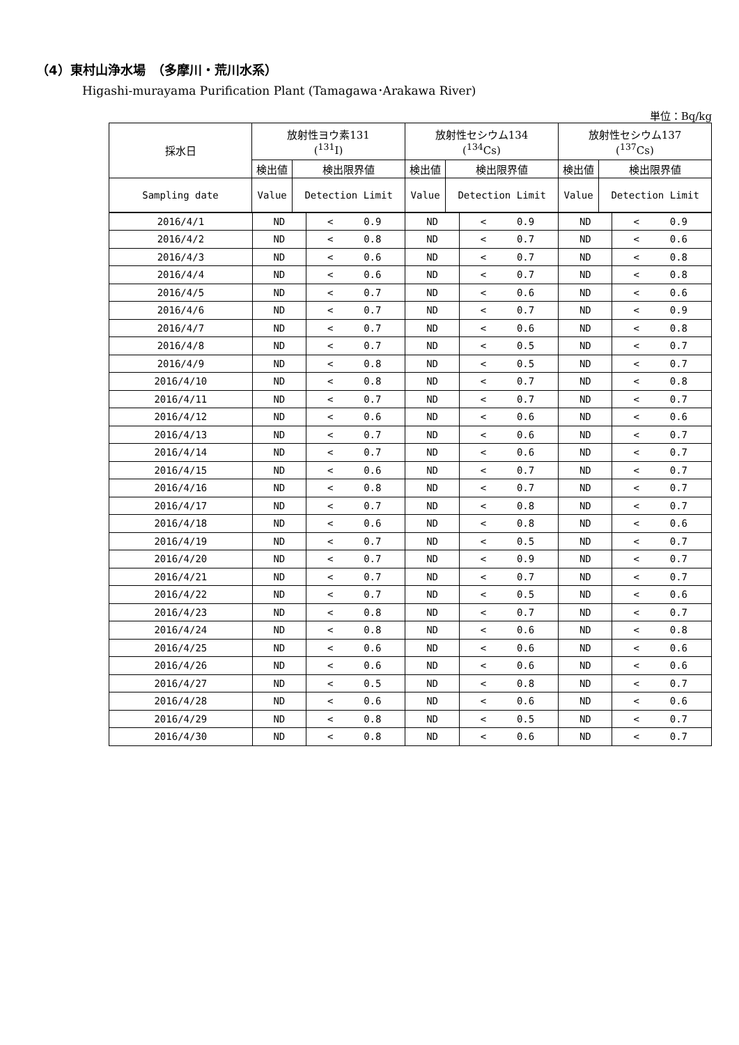（4）東村山浄水場　（多摩川・荒川水系）
Higashi-murayama Purification Plant (Tamagawa･Arakawa River)
単位：Bq/kg
| 採水日 | 放射性ヨウ素131 (<sup>131</sup>I) | | 放射性セシウム134 (<sup>134</sup>Cs) | | 放射性セシウム137 (<sup>137</sup>Cs) | |
| --- | --- | --- | --- | --- | --- | --- |
| | 検出値 | 検出限界値 | 検出値 | 検出限界値 | 検出値 | 検出限界値 |
| Sampling date | Value | Detection Limit | Value | Detection Limit | Value | Detection Limit |
| 2016/4/1 | ND | < | 0.9 | ND | < | 0.9 | ND | < | 0.9 |
| 2016/4/2 | ND | < | 0.8 | ND | < | 0.7 | ND | < | 0.6 |
| 2016/4/3 | ND | < | 0.6 | ND | < | 0.7 | ND | < | 0.8 |
| 2016/4/4 | ND | < | 0.6 | ND | < | 0.7 | ND | < | 0.8 |
| 2016/4/5 | ND | < | 0.7 | ND | < | 0.6 | ND | < | 0.6 |
| 2016/4/6 | ND | < | 0.7 | ND | < | 0.7 | ND | < | 0.9 |
| 2016/4/7 | ND | < | 0.7 | ND | < | 0.6 | ND | < | 0.8 |
| 2016/4/8 | ND | < | 0.7 | ND | < | 0.5 | ND | < | 0.7 |
| 2016/4/9 | ND | < | 0.8 | ND | < | 0.5 | ND | < | 0.7 |
| 2016/4/10 | ND | < | 0.8 | ND | < | 0.7 | ND | < | 0.8 |
| 2016/4/11 | ND | < | 0.7 | ND | < | 0.7 | ND | < | 0.7 |
| 2016/4/12 | ND | < | 0.6 | ND | < | 0.6 | ND | < | 0.6 |
| 2016/4/13 | ND | < | 0.7 | ND | < | 0.6 | ND | < | 0.7 |
| 2016/4/14 | ND | < | 0.7 | ND | < | 0.6 | ND | < | 0.7 |
| 2016/4/15 | ND | < | 0.6 | ND | < | 0.7 | ND | < | 0.7 |
| 2016/4/16 | ND | < | 0.8 | ND | < | 0.7 | ND | < | 0.7 |
| 2016/4/17 | ND | < | 0.7 | ND | < | 0.8 | ND | < | 0.7 |
| 2016/4/18 | ND | < | 0.6 | ND | < | 0.8 | ND | < | 0.6 |
| 2016/4/19 | ND | < | 0.7 | ND | < | 0.5 | ND | < | 0.7 |
| 2016/4/20 | ND | < | 0.7 | ND | < | 0.9 | ND | < | 0.7 |
| 2016/4/21 | ND | < | 0.7 | ND | < | 0.7 | ND | < | 0.7 |
| 2016/4/22 | ND | < | 0.7 | ND | < | 0.5 | ND | < | 0.6 |
| 2016/4/23 | ND | < | 0.8 | ND | < | 0.7 | ND | < | 0.7 |
| 2016/4/24 | ND | < | 0.8 | ND | < | 0.6 | ND | < | 0.8 |
| 2016/4/25 | ND | < | 0.6 | ND | < | 0.6 | ND | < | 0.6 |
| 2016/4/26 | ND | < | 0.6 | ND | < | 0.6 | ND | < | 0.6 |
| 2016/4/27 | ND | < | 0.5 | ND | < | 0.8 | ND | < | 0.7 |
| 2016/4/28 | ND | < | 0.6 | ND | < | 0.6 | ND | < | 0.6 |
| 2016/4/29 | ND | < | 0.8 | ND | < | 0.5 | ND | < | 0.7 |
| 2016/4/30 | ND | < | 0.8 | ND | < | 0.6 | ND | < | 0.7 |